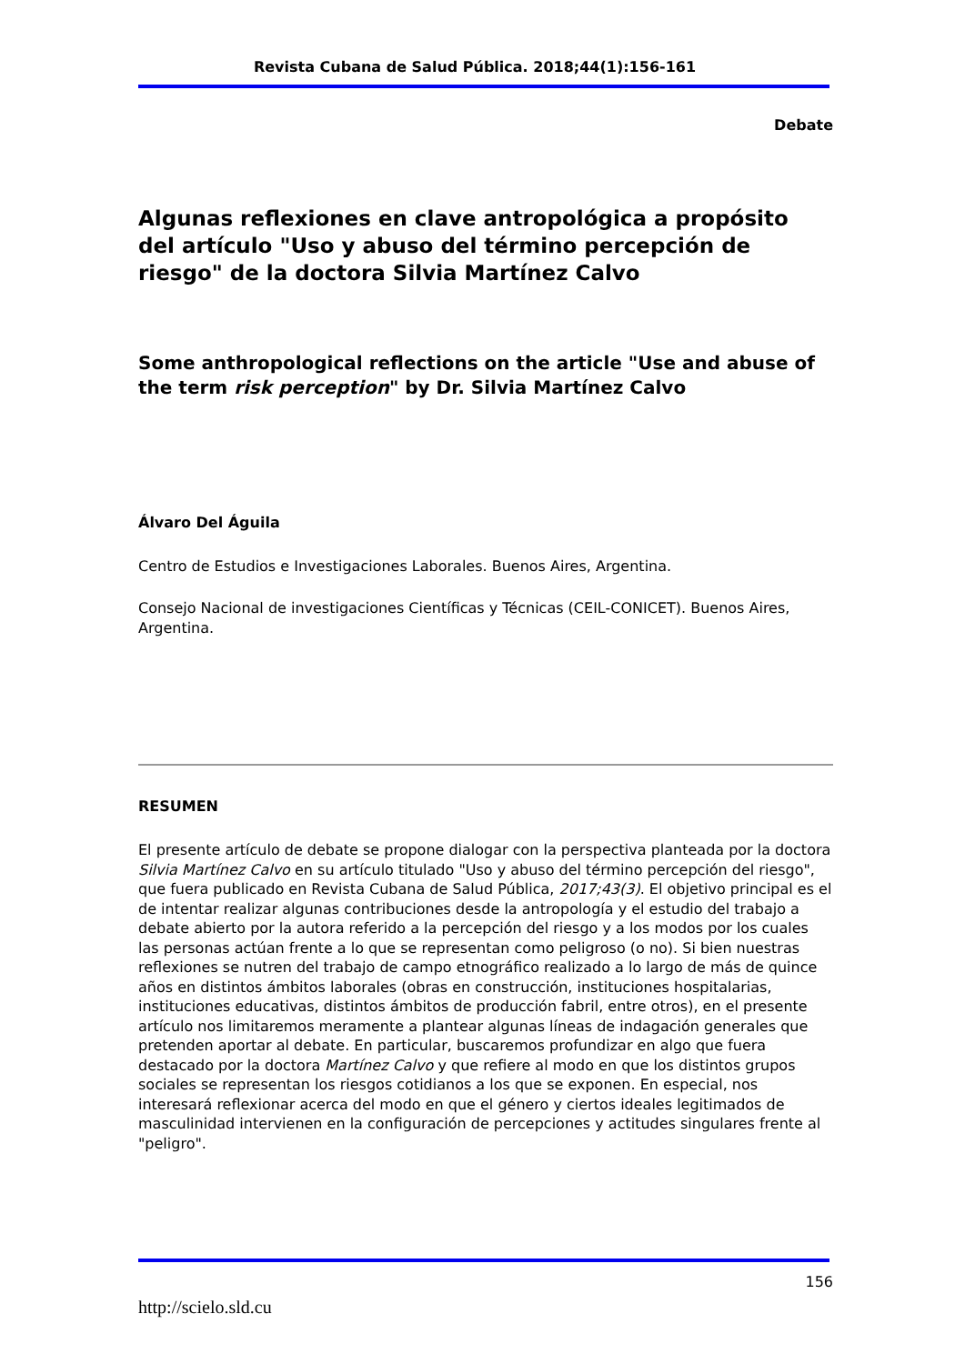Revista Cubana de Salud Pública. 2018;44(1):156-161
Debate
Algunas reflexiones en clave antropológica a propósito del artículo "Uso y abuso del término percepción de riesgo" de la doctora Silvia Martínez Calvo
Some anthropological reflections on the article "Use and abuse of the term risk perception" by Dr. Silvia Martínez Calvo
Álvaro Del Águila
Centro de Estudios e Investigaciones Laborales. Buenos Aires, Argentina.
Consejo Nacional de investigaciones Científicas y Técnicas (CEIL-CONICET). Buenos Aires, Argentina.
RESUMEN
El presente artículo de debate se propone dialogar con la perspectiva planteada por la doctora Silvia Martínez Calvo en su artículo titulado "Uso y abuso del término percepción del riesgo", que fuera publicado en Revista Cubana de Salud Pública, 2017;43(3). El objetivo principal es el de intentar realizar algunas contribuciones desde la antropología y el estudio del trabajo a debate abierto por la autora referido a la percepción del riesgo y a los modos por los cuales las personas actúan frente a lo que se representan como peligroso (o no). Si bien nuestras reflexiones se nutren del trabajo de campo etnográfico realizado a lo largo de más de quince años en distintos ámbitos laborales (obras en construcción, instituciones hospitalarias, instituciones educativas, distintos ámbitos de producción fabril, entre otros), en el presente artículo nos limitaremos meramente a plantear algunas líneas de indagación generales que pretenden aportar al debate. En particular, buscaremos profundizar en algo que fuera destacado por la doctora Martínez Calvo y que refiere al modo en que los distintos grupos sociales se representan los riesgos cotidianos a los que se exponen. En especial, nos interesará reflexionar acerca del modo en que el género y ciertos ideales legitimados de masculinidad intervienen en la configuración de percepciones y actitudes singulares frente al "peligro".
156
http://scielo.sld.cu